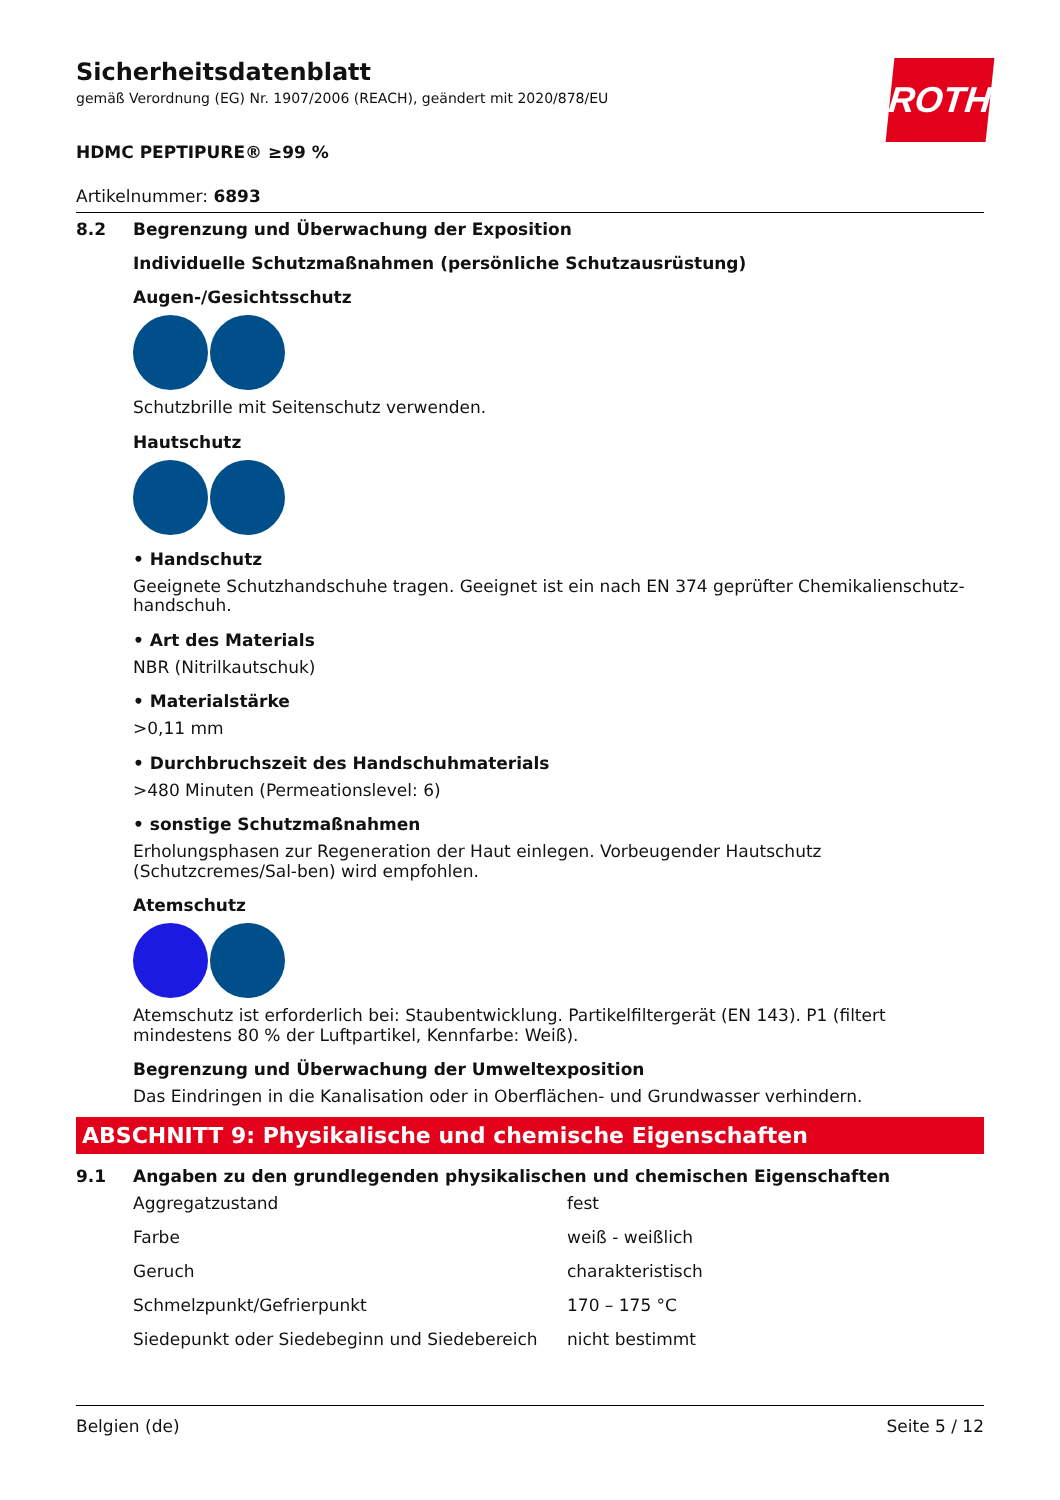Sicherheitsdatenblatt
gemäß Verordnung (EG) Nr. 1907/2006 (REACH), geändert mit 2020/878/EU
ROTH
HDMC PEPTIPURE® ≥99 %
Artikelnummer: 6893
8.2 Begrenzung und Überwachung der Exposition
Individuelle Schutzmaßnahmen (persönliche Schutzausrüstung)
Augen-/Gesichtsschutz
Schutzbrille mit Seitenschutz verwenden.
Hautschutz
• Handschutz
Geeignete Schutzhandschuhe tragen. Geeignet ist ein nach EN 374 geprüfter Chemikalienschutz-handschuh.
• Art des Materials
NBR (Nitrilkautschuk)
• Materialstärke
>0,11 mm
• Durchbruchszeit des Handschuhmaterials
>480 Minuten (Permeationslevel: 6)
• sonstige Schutzmaßnahmen
Erholungsphasen zur Regeneration der Haut einlegen. Vorbeugender Hautschutz (Schutzcremes/Sal-ben) wird empfohlen.
Atemschutz
Atemschutz ist erforderlich bei: Staubentwicklung. Partikelfiltergerät (EN 143). P1 (filtert mindestens 80 % der Luftpartikel, Kennfarbe: Weiß).
Begrenzung und Überwachung der Umweltexposition
Das Eindringen in die Kanalisation oder in Oberflächen- und Grundwasser verhindern.
ABSCHNITT 9: Physikalische und chemische Eigenschaften
9.1 Angaben zu den grundlegenden physikalischen und chemischen Eigenschaften
| Aggregatzustand | fest |
| Farbe | weiß - weißlich |
| Geruch | charakteristisch |
| Schmelzpunkt/Gefrierpunkt | 170 – 175 °C |
| Siedepunkt oder Siedebeginn und Siedebereich | nicht bestimmt |
Belgien (de) Seite 5 / 12